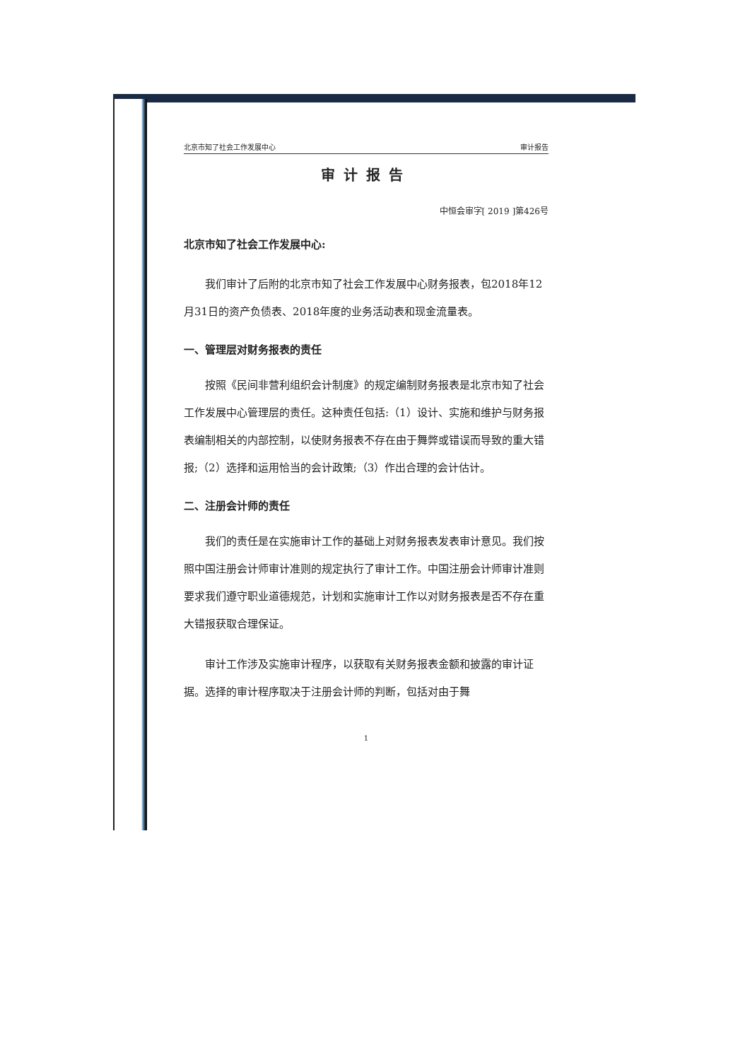北京市知了社会工作发展中心 审计报告
审计报告
中恒会审字[ 2019 ]第426号
北京市知了社会工作发展中心:
我们审计了后附的北京市知了社会工作发展中心财务报表，包2018年12月31日的资产负债表、2018年度的业务活动表和现金流量表。
一、管理层对财务报表的责任
按照《民间非营利组织会计制度》的规定编制财务报表是北京市知了社会工作发展中心管理层的责任。这种责任包括:（1）设计、实施和维护与财务报表编制相关的内部控制，以使财务报表不存在由于舞弊或错误而导致的重大错报;（2）选择和运用恰当的会计政策;（3）作出合理的会计估计。
二、注册会计师的责任
我们的责任是在实施审计工作的基础上对财务报表发表审计意见。我们按照中国注册会计师审计准则的规定执行了审计工作。中国注册会计师审计准则要求我们遵守职业道德规范，计划和实施审计工作以对财务报表是否不存在重大错报获取合理保证。
审计工作涉及实施审计程序，以获取有关财务报表金额和披露的审计证据。选择的审计程序取决于注册会计师的判断，包括对由于舞
1